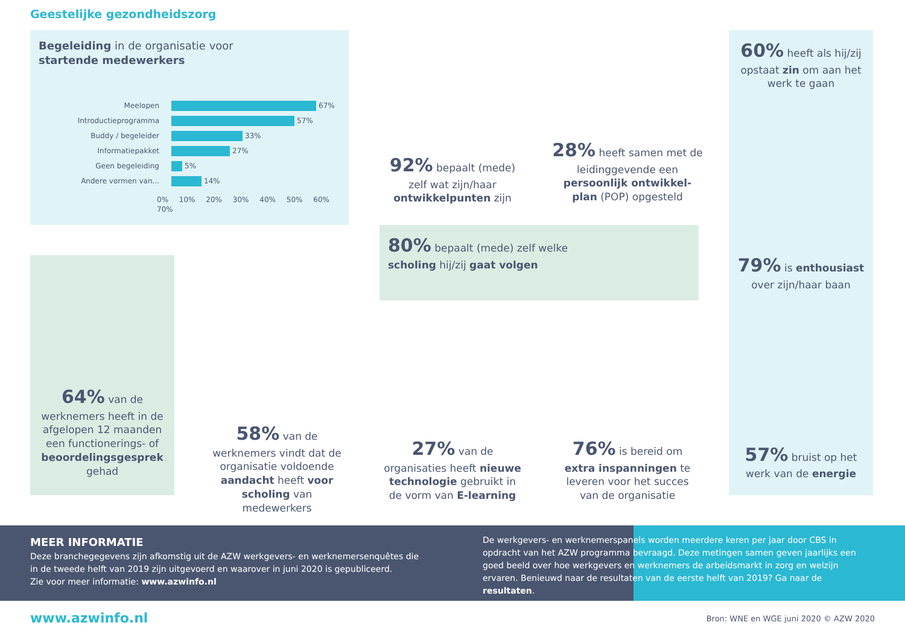Geestelijke gezondheidszorg
Begeleiding in de organisatie voor
startende medewerkers
Meelopen 67%
Introductieprogramma 57%
Buddy / begeleider 33%
Informatiepakket 27%
Geen begeleiding 5%
Andere vormen van... 14%
0% 10% 20% 30% 40% 50% 60% 70%
92% bepaalt (mede) zelf wat zijn/haar ontwikkelpunten zijn
28% heeft samen met de leidinggevende een persoonlijk ontwikkel-plan (POP) opgesteld
60% heeft als hij/zij opstaat zin om aan het werk te gaan
79% is enthousiast over zijn/haar baan
57% bruist op het werk van de energie
80% bepaalt (mede) zelf welke
scholing hij/zij gaat volgen
64% van de werknemers heeft in de afgelopen 12 maanden een functionerings- of beoordelingsgesprek gehad
58% van de werknemers vindt dat de organisatie voldoende aandacht heeft voor scholing van medewerkers
27% van de organisaties heeft nieuwe technologie gebruikt in de vorm van E-learning
76% is bereid om extra inspanningen te leveren voor het succes van de organisatie
MEER INFORMATIE
Deze branchegegevens zijn afkomstig uit de AZW werkgevers- en werknemersenquêtes die in de tweede helft van 2019 zijn uitgevoerd en waarover in juni 2020 is gepubliceerd.
Zie voor meer informatie: www.azwinfo.nl
De werkgevers- en werknemerspanels worden meerdere keren per jaar door CBS in opdracht van het AZW programma bevraagd. Deze metingen samen geven jaarlijks een goed beeld over hoe werkgevers en werknemers de arbeidsmarkt in zorg en welzijn ervaren. Benieuwd naar de resultaten van de eerste helft van 2019? Ga naar de resultaten.
www.azwinfo.nl
Bron: WNE en WGE juni 2020 © AZW 2020